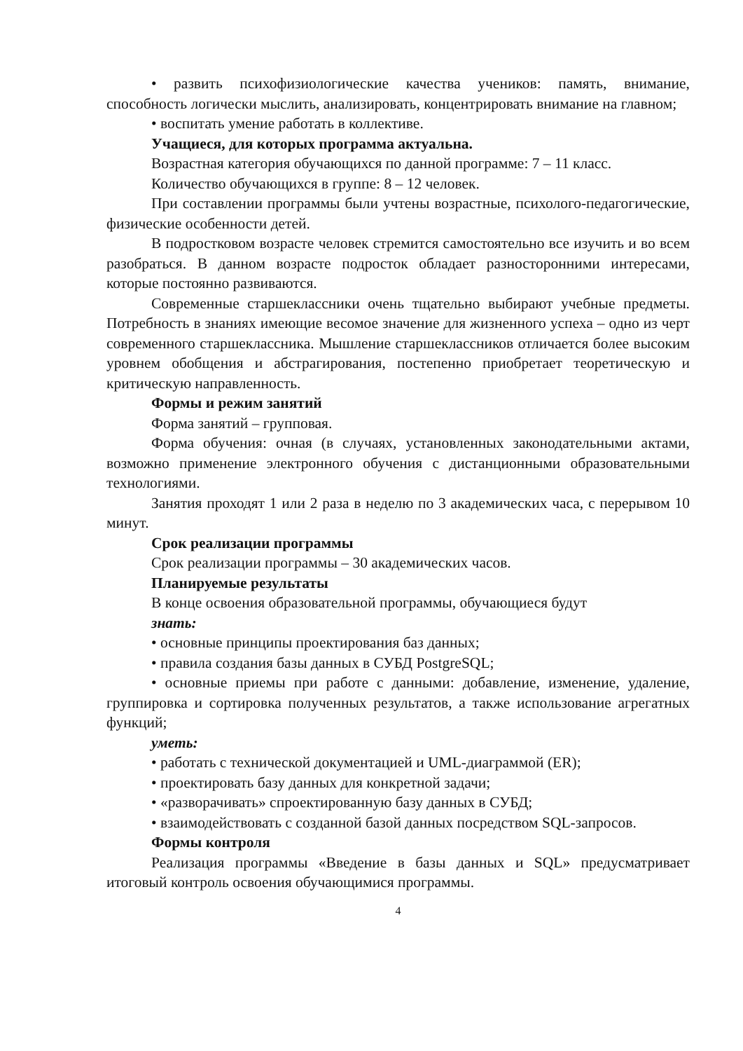• развить психофизиологические качества учеников: память, внимание, способность логически мыслить, анализировать, концентрировать внимание на главном;
• воспитать умение работать в коллективе.
Учащиеся, для которых программа актуальна.
Возрастная категория обучающихся по данной программе: 7 – 11 класс.
Количество обучающихся в группе: 8 – 12 человек.
При составлении программы были учтены возрастные, психолого-педагогические, физические особенности детей.
В подростковом возрасте человек стремится самостоятельно все изучить и во всем разобраться. В данном возрасте подросток обладает разносторонними интересами, которые постоянно развиваются.
Современные старшеклассники очень тщательно выбирают учебные предметы. Потребность в знаниях имеющие весомое значение для жизненного успеха – одно из черт современного старшеклассника. Мышление старшеклассников отличается более высоким уровнем обобщения и абстрагирования, постепенно приобретает теоретическую и критическую направленность.
Формы и режим занятий
Форма занятий – групповая.
Форма обучения: очная (в случаях, установленных законодательными актами, возможно применение электронного обучения с дистанционными образовательными технологиями.
Занятия проходят 1 или 2 раза в неделю по 3 академических часа, с перерывом 10 минут.
Срок реализации программы
Срок реализации программы – 30 академических часов.
Планируемые результаты
В конце освоения образовательной программы, обучающиеся будут
знать:
• основные принципы проектирования баз данных;
• правила создания базы данных в СУБД PostgreSQL;
• основные приемы при работе с данными: добавление, изменение, удаление, группировка и сортировка полученных результатов, а также использование агрегатных функций;
уметь:
• работать с технической документацией и UML-диаграммой (ER);
• проектировать базу данных для конкретной задачи;
• «разворачивать» спроектированную базу данных в СУБД;
• взаимодействовать с созданной базой данных посредством SQL-запросов.
Формы контроля
Реализация программы «Введение в базы данных и SQL» предусматривает итоговый контроль освоения обучающимися программы.
4